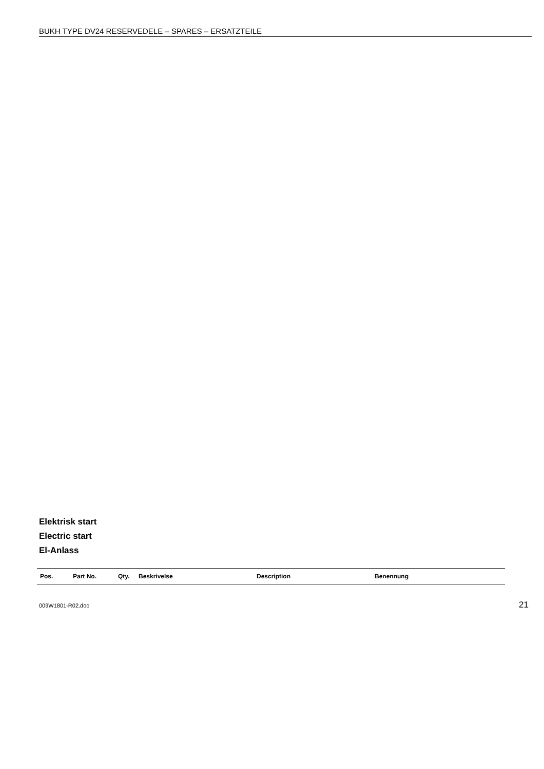BUKH TYPE DV24 RESERVEDELE – SPARES – ERSATZTEILE
Elektrisk start
Electric start
El-Anlass
| Pos. | Part No. | Qty. | Beskrivelse | Description | Benennung |
| --- | --- | --- | --- | --- | --- |
009W1801-R02.doc 21